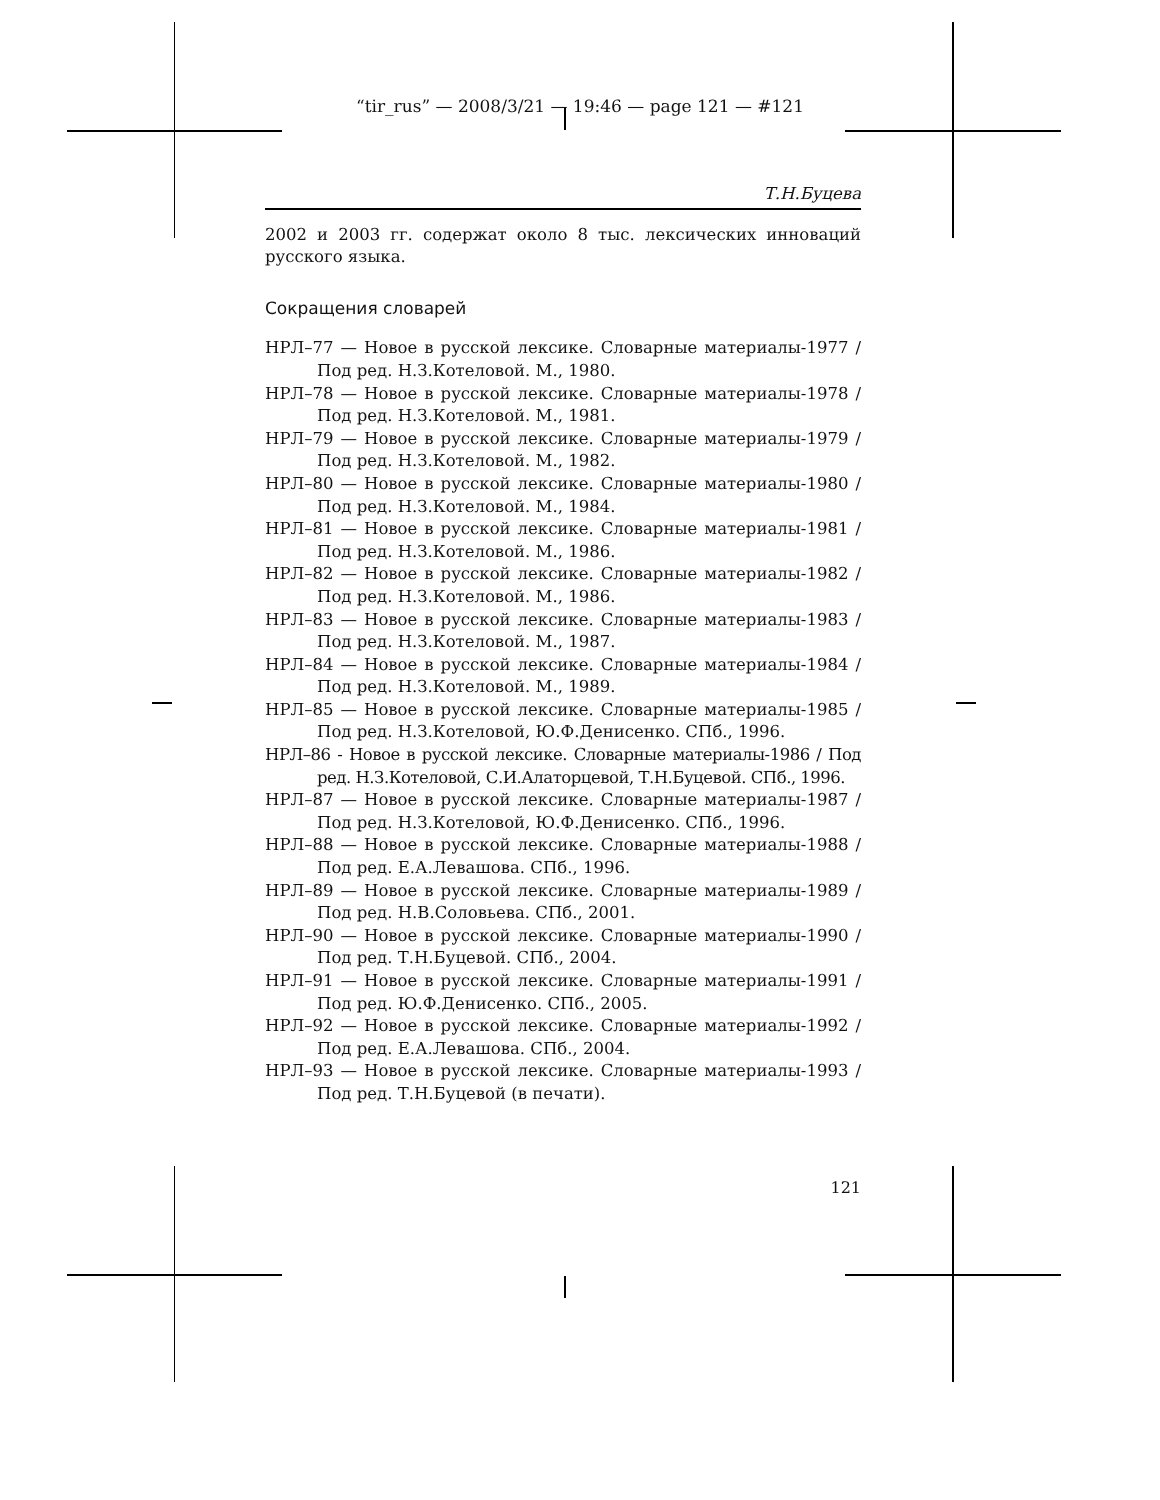“tir_rus” — 2008/3/21 — 19:46 — page 121 — #121
Т.Н.Буцева
2002 и 2003 гг. содержат около 8 тыс. лексических инноваций русского языка.
Сокращения словарей
НРЛ–77 — Новое в русской лексике. Словарные материалы-1977 / Под ред. Н.З.Котеловой. М., 1980.
НРЛ–78 — Новое в русской лексике. Словарные материалы-1978 / Под ред. Н.З.Котеловой. М., 1981.
НРЛ–79 — Новое в русской лексике. Словарные материалы-1979 / Под ред. Н.З.Котеловой. М., 1982.
НРЛ–80 — Новое в русской лексике. Словарные материалы-1980 / Под ред. Н.З.Котеловой. М., 1984.
НРЛ–81 — Новое в русской лексике. Словарные материалы-1981 / Под ред. Н.З.Котеловой. М., 1986.
НРЛ–82 — Новое в русской лексике. Словарные материалы-1982 / Под ред. Н.З.Котеловой. М., 1986.
НРЛ–83 — Новое в русской лексике. Словарные материалы-1983 / Под ред. Н.З.Котеловой. М., 1987.
НРЛ–84 — Новое в русской лексике. Словарные материалы-1984 / Под ред. Н.З.Котеловой. М., 1989.
НРЛ–85 — Новое в русской лексике. Словарные материалы-1985 / Под ред. Н.З.Котеловой, Ю.Ф.Денисенко. СПб., 1996.
НРЛ–86 - Новое в русской лексике. Словарные материалы-1986 / Под ред. Н.З.Котеловой, С.И.Алаторцевой, Т.Н.Буцевой. СПб., 1996.
НРЛ–87 — Новое в русской лексике. Словарные материалы-1987 / Под ред. Н.З.Котеловой, Ю.Ф.Денисенко. СПб., 1996.
НРЛ–88 — Новое в русской лексике. Словарные материалы-1988 / Под ред. Е.А.Левашова. СПб., 1996.
НРЛ–89 — Новое в русской лексике. Словарные материалы-1989 / Под ред. Н.В.Соловьева. СПб., 2001.
НРЛ–90 — Новое в русской лексике. Словарные материалы-1990 / Под ред. Т.Н.Буцевой. СПб., 2004.
НРЛ–91 — Новое в русской лексике. Словарные материалы-1991 / Под ред. Ю.Ф.Денисенко. СПб., 2005.
НРЛ–92 — Новое в русской лексике. Словарные материалы-1992 / Под ред. Е.А.Левашова. СПб., 2004.
НРЛ–93 — Новое в русской лексике. Словарные материалы-1993 / Под ред. Т.Н.Буцевой (в печати).
121